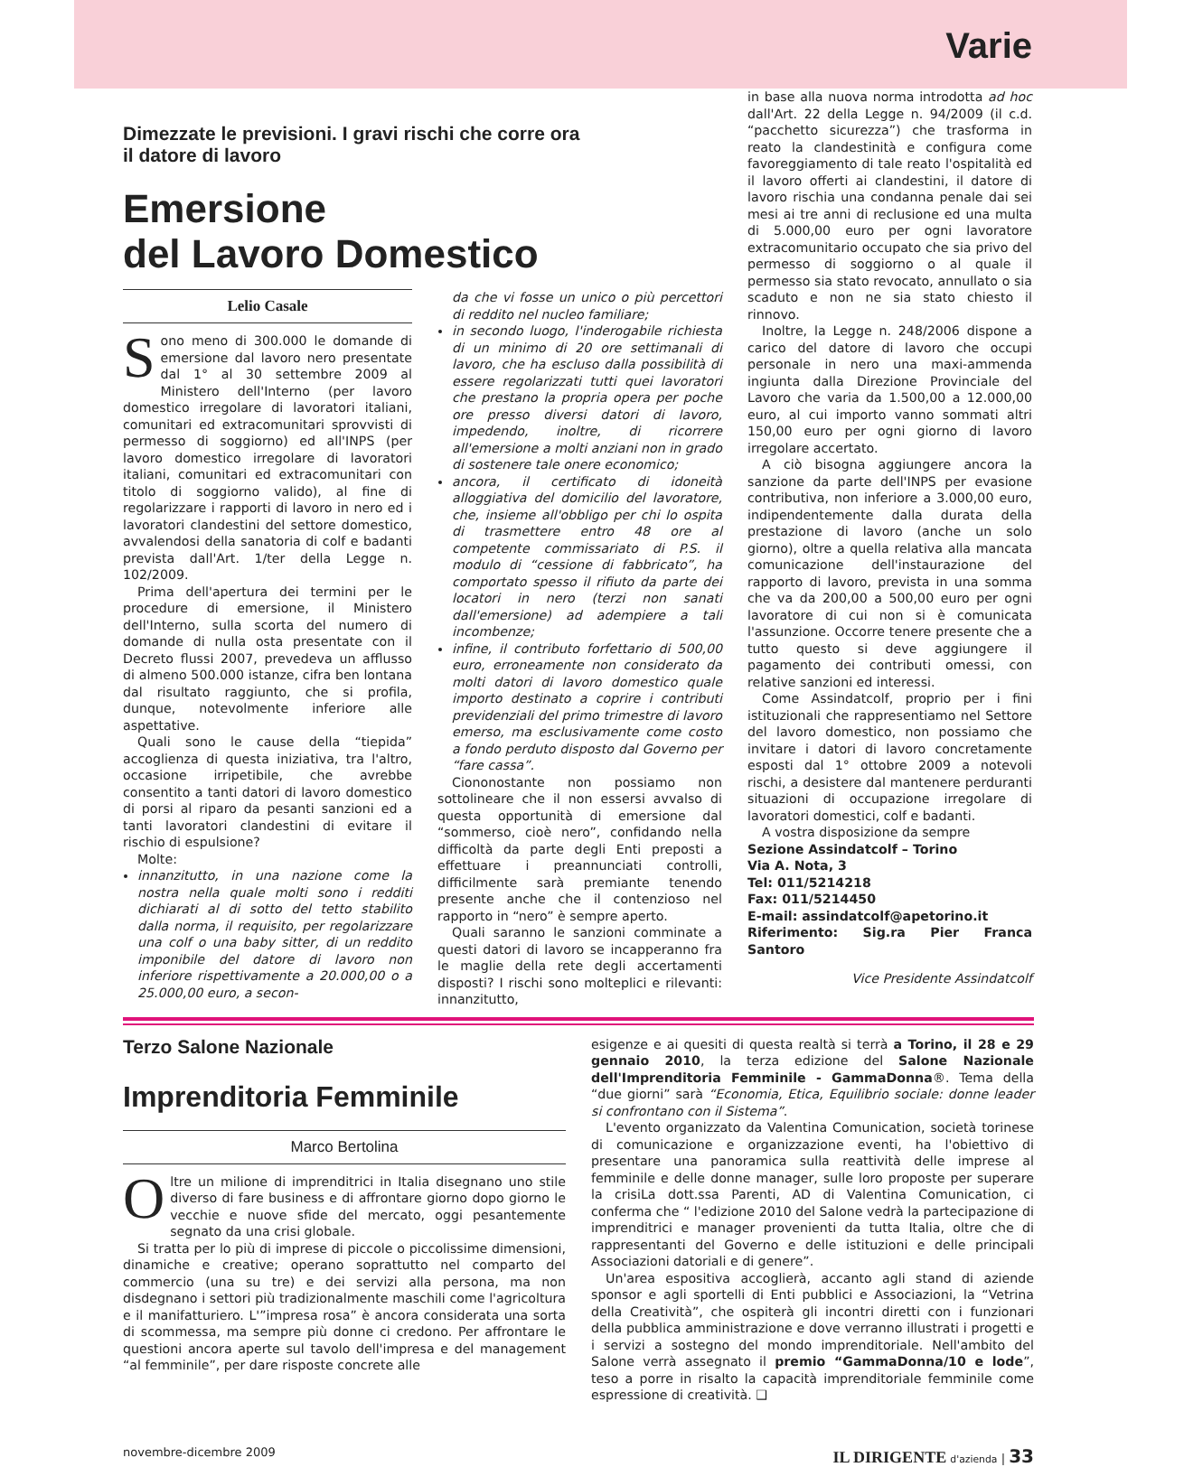Varie
Dimezzate le previsioni. I gravi rischi che corre ora
il datore di lavoro
Emersione
del Lavoro Domestico
Lelio Casale
Sono meno di 300.000 le domande di emersione dal lavoro nero presentate dal 1° al 30 settembre 2009 al Ministero dell'Interno (per lavoro domestico irregolare di lavoratori italiani, comunitari ed extracomunitari sprovvisti di permesso di soggiorno) ed all'INPS (per lavoro domestico irregolare di lavoratori italiani, comunitari ed extracomunitari con titolo di soggiorno valido), al fine di regolarizzare i rapporti di lavoro in nero ed i lavoratori clandestini del settore domestico, avvalendosi della sanatoria di colf e badanti prevista dall'Art. 1/ter della Legge n. 102/2009.
Prima dell'apertura dei termini per le procedure di emersione, il Ministero dell'Interno, sulla scorta del numero di domande di nulla osta presentate con il Decreto flussi 2007, prevedeva un afflusso di almeno 500.000 istanze, cifra ben lontana dal risultato raggiunto, che si profila, dunque, notevolmente inferiore alle aspettative.
Quali sono le cause della “tiepida” accoglienza di questa iniziativa, tra l'altro, occasione irripetibile, che avrebbe consentito a tanti datori di lavoro domestico di porsi al riparo da pesanti sanzioni ed a tanti lavoratori clandestini di evitare il rischio di espulsione?
Molte:
innanzitutto, in una nazione come la nostra nella quale molti sono i redditi dichiarati al di sotto del tetto stabilito dalla norma, il requisito, per regolarizzare una colf o una baby sitter, di un reddito imponibile del datore di lavoro non inferiore rispettivamente a 20.000,00 o a 25.000,00 euro, a secon-
da che vi fosse un unico o più percettori di reddito nel nucleo familiare;
in secondo luogo, l'inderogabile richiesta di un minimo di 20 ore settimanali di lavoro, che ha escluso dalla possibilità di essere regolarizzati tutti quei lavoratori che prestano la propria opera per poche ore presso diversi datori di lavoro, impedendo, inoltre, di ricorrere all'emersione a molti anziani non in grado di sostenere tale onere economico;
ancora, il certificato di idoneità alloggiativa del domicilio del lavoratore, che, insieme all'obbligo per chi lo ospita di trasmettere entro 48 ore al competente commissariato di P.S. il modulo di “cessione di fabbricato”, ha comportato spesso il rifiuto da parte dei locatori in nero (terzi non sanati dall'emersione) ad adempiere a tali incombenze;
infine, il contributo forfettario di 500,00 euro, erroneamente non considerato da molti datori di lavoro domestico quale importo destinato a coprire i contributi previdenziali del primo trimestre di lavoro emerso, ma esclusivamente come costo a fondo perduto disposto dal Governo per “fare cassa”.
Ciononostante non possiamo non sottolineare che il non essersi avvalso di questa opportunità di emersione dal “sommerso, cioè nero”, confidando nella difficoltà da parte degli Enti preposti a effettuare i preannunciati controlli, difficilmente sarà premiante tenendo presente anche che il contenzioso nel rapporto in “nero” è sempre aperto.
Quali saranno le sanzioni comminate a questi datori di lavoro se incapperanno fra le maglie della rete degli accertamenti disposti? I rischi sono molteplici e rilevanti: innanzitutto,
in base alla nuova norma introdotta ad hoc dall'Art. 22 della Legge n. 94/2009 (il c.d. “pacchetto sicurezza”) che trasforma in reato la clandestinità e configura come favoreggiamento di tale reato l'ospitalità ed il lavoro offerti ai clandestini, il datore di lavoro rischia una condanna penale dai sei mesi ai tre anni di reclusione ed una multa di 5.000,00 euro per ogni lavoratore extracomunitario occupato che sia privo del permesso di soggiorno o al quale il permesso sia stato revocato, annullato o sia scaduto e non ne sia stato chiesto il rinnovo.
Inoltre, la Legge n. 248/2006 dispone a carico del datore di lavoro che occupi personale in nero una maxi-ammenda ingiunta dalla Direzione Provinciale del Lavoro che varia da 1.500,00 a 12.000,00 euro, al cui importo vanno sommati altri 150,00 euro per ogni giorno di lavoro irregolare accertato.
A ciò bisogna aggiungere ancora la sanzione da parte dell'INPS per evasione contributiva, non inferiore a 3.000,00 euro, indipendentemente dalla durata della prestazione di lavoro (anche un solo giorno), oltre a quella relativa alla mancata comunicazione dell'instaurazione del rapporto di lavoro, prevista in una somma che va da 200,00 a 500,00 euro per ogni lavoratore di cui non si è comunicata l'assunzione. Occorre tenere presente che a tutto questo si deve aggiungere il pagamento dei contributi omessi, con relative sanzioni ed interessi.
Come Assindatcolf, proprio per i fini istituzionali che rappresentiamo nel Settore del lavoro domestico, non possiamo che invitare i datori di lavoro concretamente esposti dal 1° ottobre 2009 a notevoli rischi, a desistere dal mantenere perduranti situazioni di occupazione irregolare di lavoratori domestici, colf e badanti.
A vostra disposizione da sempre
Sezione Assindatcolf – Torino
Via A. Nota, 3
Tel: 011/5214218
Fax: 011/5214450
E-mail: assindatcolf@apetorino.it
Riferimento: Sig.ra Pier Franca Santoro
Vice Presidente Assindatcolf
Terzo Salone Nazionale
Imprenditoria Femminile
Marco Bertolina
Oltre un milione di imprenditrici in Italia disegnano uno stile diverso di fare business e di affrontare giorno dopo giorno le vecchie e nuove sfide del mercato, oggi pesantemente segnato da una crisi globale.
Si tratta per lo più di imprese di piccole o piccolissime dimensioni, dinamiche e creative; operano soprattutto nel comparto del commercio (una su tre) e dei servizi alla persona, ma non disdegnano i settori più tradizionalmente maschili come l'agricoltura e il manifatturiero. L'”impresa rosa” è ancora considerata una sorta di scommessa, ma sempre più donne ci credono. Per affrontare le questioni ancora aperte sul tavolo dell'impresa e del management “al femminile”, per dare risposte concrete alle
esigenze e ai quesiti di questa realtà si terrà a Torino, il 28 e 29 gennaio 2010, la terza edizione del Salone Nazionale dell'Imprenditoria Femminile - GammaDonna®. Tema della “due giorni” sarà “Economia, Etica, Equilibrio sociale: donne leader si confrontano con il Sistema”.
L'evento organizzato da Valentina Comunication, società torinese di comunicazione e organizzazione eventi, ha l'obiettivo di presentare una panoramica sulla reattività delle imprese al femminile e delle donne manager, sulle loro proposte per superare la crisiLa dott.ssa Parenti, AD di Valentina Comunication, ci conferma che “ l'edizione 2010 del Salone vedrà la partecipazione di imprenditrici e manager provenienti da tutta Italia, oltre che di rappresentanti del Governo e delle istituzioni e delle principali Associazioni datoriali e di genere”.
Un'area espositiva accoglierà, accanto agli stand di aziende sponsor e agli sportelli di Enti pubblici e Associazioni, la “Vetrina della Creatività”, che ospiterà gli incontri diretti con i funzionari della pubblica amministrazione e dove verranno illustrati i progetti e i servizi a sostegno del mondo imprenditoriale. Nell'ambito del Salone verrà assegnato il premio “GammaDonna/10 e lode”, teso a porre in risalto la capacità imprenditoriale femminile come espressione di creatività. ❑
novembre-dicembre 2009 IL DIRIGENTE d'azienda | 33